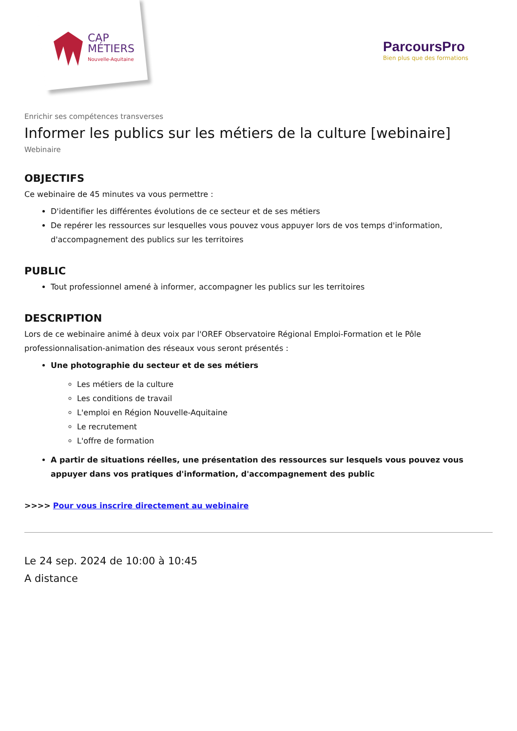CAP
MÉTIERS
Nouvelle-Aquitaine
ParcoursPro
Bien plus que des formations
Enrichir ses compétences transverses
Informer les publics sur les métiers de la culture [webinaire]
Webinaire
OBJECTIFS
Ce webinaire de 45 minutes va vous permettre :
D'identifier les différentes évolutions de ce secteur et de ses métiers
De repérer les ressources sur lesquelles vous pouvez vous appuyer lors de vos temps d'information, d'accompagnement des publics sur les territoires
PUBLIC
Tout professionnel amené à informer, accompagner les publics sur les territoires
DESCRIPTION
Lors de ce webinaire animé à deux voix par l'OREF Observatoire Régional Emploi-Formation et le Pôle professionnalisation-animation des réseaux vous seront présentés :
Une photographie du secteur et de ses métiers
Les métiers de la culture
Les conditions de travail
L'emploi en Région Nouvelle-Aquitaine
Le recrutement
L'offre de formation
A partir de situations réelles, une présentation des ressources sur lesquels vous pouvez vous appuyer dans vos pratiques d'information, d'accompagnement des public
>>>> Pour vous inscrire directement au webinaire
Le 24 sep. 2024 de 10:00 à 10:45
A distance